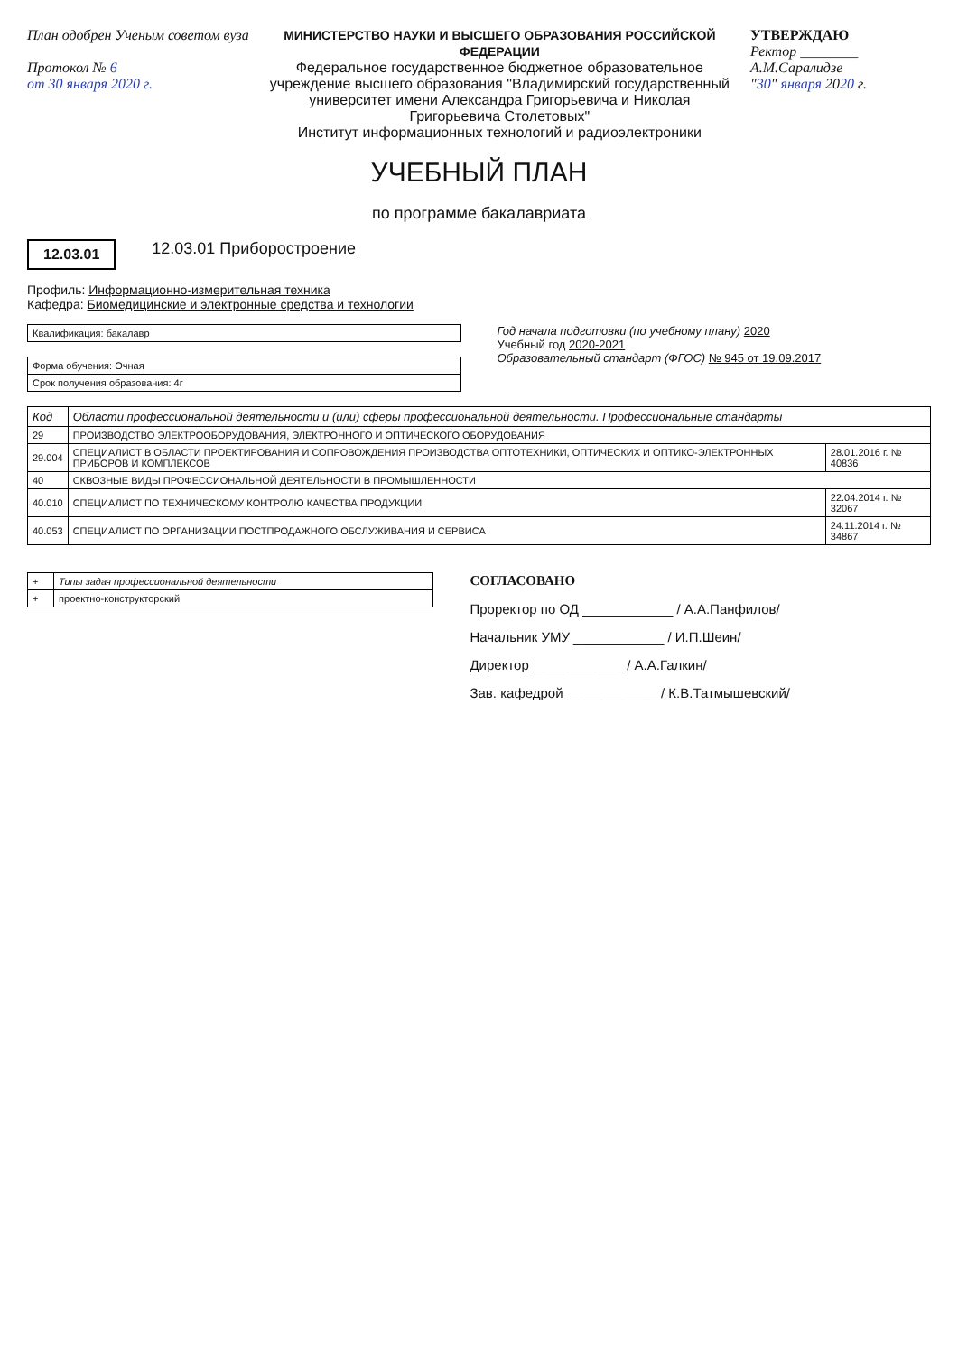План одобрен Ученым советом вуза
Протокол № 6
от 30 января 2020 г.
МИНИСТЕРСТВО НАУКИ И ВЫСШЕГО ОБРАЗОВАНИЯ РОССИЙСКОЙ ФЕДЕРАЦИИ
Федеральное государственное бюджетное образовательное учреждение высшего образования "Владимирский государственный университет имени Александра Григорьевича и Николая Григорьевича Столетовых"
Институт информационных технологий и радиоэлектроники
УТВЕРЖДАЮ
Ректор ________ А.М.Саралидзе
"30" января 2020 г.
УЧЕБНЫЙ ПЛАН
по программе бакалавриата
12.03.01 12.03.01 Приборостроение
Профиль: Информационно-измерительная техника
Кафедра: Биомедицинские и электронные средства и технологии
| Квалификация: бакалавр |
| Форма обучения: Очная |
| Срок получения образования: 4г |
Год начала подготовки (по учебному плану) 2020
Учебный год 2020-2021
Образовательный стандарт (ФГОС) № 945 от 19.09.2017
| Код | Области профессиональной деятельности и (или) сферы профессиональной деятельности. Профессиональные стандарты | |
| --- | --- | --- |
| 29 | ПРОИЗВОДСТВО ЭЛЕКТРООБОРУДОВАНИЯ, ЭЛЕКТРОННОГО И ОПТИЧЕСКОГО ОБОРУДОВАНИЯ | |
| 29.004 | СПЕЦИАЛИСТ В ОБЛАСТИ ПРОЕКТИРОВАНИЯ И СОПРОВОЖДЕНИЯ ПРОИЗВОДСТВА ОПТОТЕХНИКИ, ОПТИЧЕСКИХ И ОПТИКО-ЭЛЕКТРОННЫХ ПРИБОРОВ И КОМПЛЕКСОВ | 28.01.2016 г. № 40836 |
| 40 | СКВОЗНЫЕ ВИДЫ ПРОФЕССИОНАЛЬНОЙ ДЕЯТЕЛЬНОСТИ В ПРОМЫШЛЕННОСТИ | |
| 40.010 | СПЕЦИАЛИСТ ПО ТЕХНИЧЕСКОМУ КОНТРОЛЮ КАЧЕСТВА ПРОДУКЦИИ | 22.04.2014 г. № 32067 |
| 40.053 | СПЕЦИАЛИСТ ПО ОРГАНИЗАЦИИ ПОСТПРОДАЖНОГО ОБСЛУЖИВАНИЯ И СЕРВИСА | 24.11.2014 г. № 34867 |
| + | Типы задач профессиональной деятельности |
| + | проектно-конструкторский |
СОГЛАСОВАНО
Проректор по ОД ____________ / А.А.Панфилов/
Начальник УМУ ____________ / И.П.Шеин/
Директор ____________ / А.А.Галкин/
Зав. кафедрой ____________ / К.В.Татмышевский/